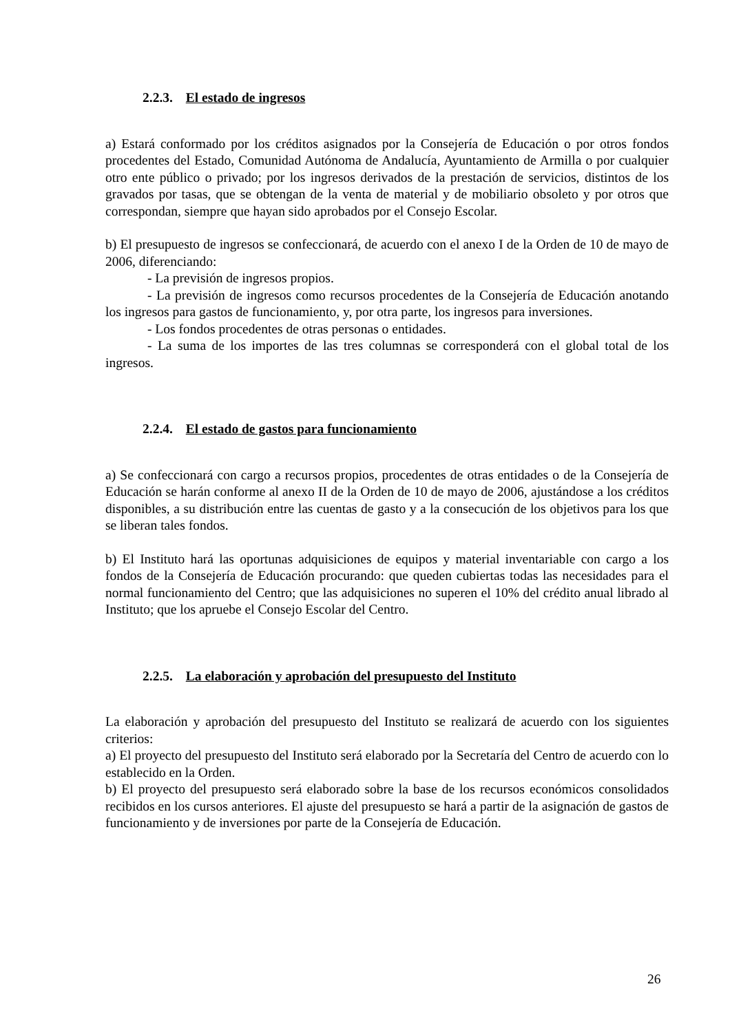2.2.3. El estado de ingresos
a) Estará conformado por los créditos asignados por la Consejería de Educación o por otros fondos procedentes del Estado, Comunidad Autónoma de Andalucía, Ayuntamiento de Armilla o por cualquier otro ente público o privado; por los ingresos derivados de la prestación de servicios, distintos de los gravados por tasas, que se obtengan de la venta de material y de mobiliario obsoleto y por otros que correspondan, siempre que hayan sido aprobados por el Consejo Escolar.
b) El presupuesto de ingresos se confeccionará, de acuerdo con el anexo I de la Orden de 10 de mayo de 2006, diferenciando:
- La previsión de ingresos propios.
- La previsión de ingresos como recursos procedentes de la Consejería de Educación anotando los ingresos para gastos de funcionamiento, y, por otra parte, los ingresos para inversiones.
- Los fondos procedentes de otras personas o entidades.
- La suma de los importes de las tres columnas se corresponderá con el global total de los ingresos.
2.2.4. El estado de gastos para funcionamiento
a) Se confeccionará con cargo a recursos propios, procedentes de otras entidades o de la Consejería de Educación se harán conforme al anexo II de la Orden de 10 de mayo de 2006, ajustándose a los créditos disponibles, a su distribución entre las cuentas de gasto y a la consecución de los objetivos para los que se liberan tales fondos.
b) El Instituto hará las oportunas adquisiciones de equipos y material inventariable con cargo a los fondos de la Consejería de Educación procurando: que queden cubiertas todas las necesidades para el normal funcionamiento del Centro; que las adquisiciones no superen el 10% del crédito anual librado al Instituto; que los apruebe el Consejo Escolar del Centro.
2.2.5. La elaboración y aprobación del presupuesto del Instituto
La elaboración y aprobación del presupuesto del Instituto se realizará de acuerdo con los siguientes criterios:
a) El proyecto del presupuesto del Instituto será elaborado por la Secretaría del Centro de acuerdo con lo establecido en la Orden.
b) El proyecto del presupuesto será elaborado sobre la base de los recursos económicos consolidados recibidos en los cursos anteriores. El ajuste del presupuesto se hará a partir de la asignación de gastos de funcionamiento y de inversiones por parte de la Consejería de Educación.
26